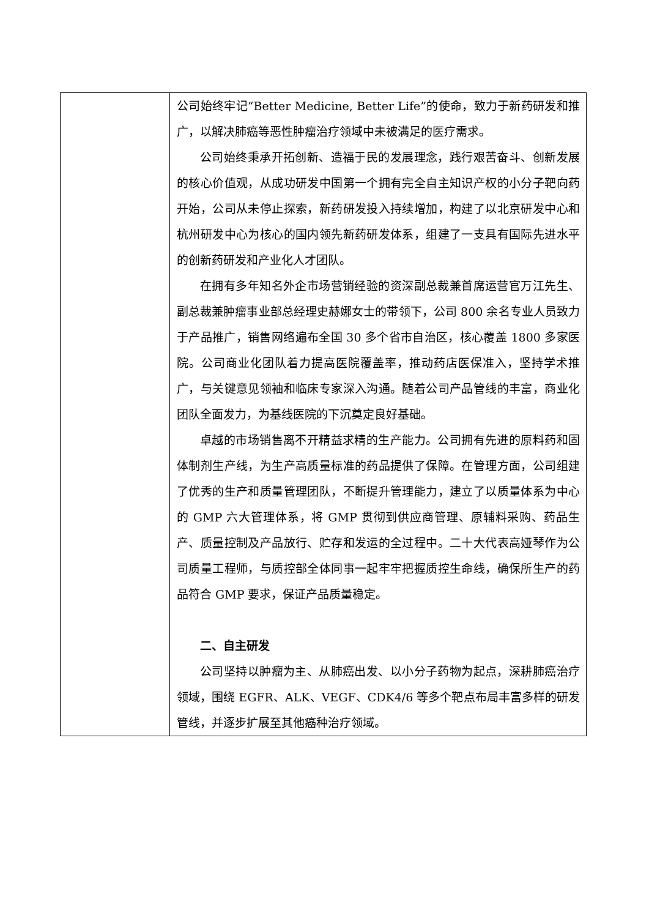| | 公司始终牢记“Better Medicine, Better Life”的使命，致力于新药研发和推广，以解决肺癌等恶性肿瘤治疗领域中未被满足的医疗需求。 公司始终秉承开拓创新、造福于民的发展理念，践行艰苦奋斗、创新发展的核心价值观，从成功研发中国第一个拥有完全自主知识产权的小分子靶向药开始，公司从未停止探索，新药研发投入持续增加，构建了以北京研发中心和杭州研发中心为核心的国内领先新药研发体系，组建了一支具有国际先进水平的创新药研发和产业化人才团队。 在拥有多年知名外企市场营销经验的资深副总裁兼首席运营官万江先生、副总裁兼肿瘤事业部总经理史赫娜女士的带领下，公司 800 余名专业人员致力于产品推广，销售网络遍布全国 30 多个省市自治区，核心覆盖 1800 多家医院。公司商业化团队着力提高医院覆盖率，推动药店医保准入，坚持学术推广，与关键意见领袖和临床专家深入沟通。随着公司产品管线的丰富，商业化团队全面发力，为基线医院的下沉奠定良好基础。 卓越的市场销售离不开精益求精的生产能力。公司拥有先进的原料药和固体制剂生产线，为生产高质量标准的药品提供了保障。在管理方面，公司组建了优秀的生产和质量管理团队，不断提升管理能力，建立了以质量体系为中心的 GMP 六大管理体系，将 GMP 贯彻到供应商管理、原辅料采购、药品生产、质量控制及产品放行、贮存和发运的全过程中。二十大代表高娅琴作为公司质量工程师，与质控部全体同事一起牢牢把握质控生命线，确保所生产的药品符合 GMP 要求，保证产品质量稳定。 二、自主研发 公司坚持以肿瘤为主、从肺癌出发、以小分子药物为起点，深耕肺癌治疗领域，围绕 EGFR、ALK、VEGF、CDK4/6 等多个靶点布局丰富多样的研发管线，并逐步扩展至其他癌种治疗领域。 |